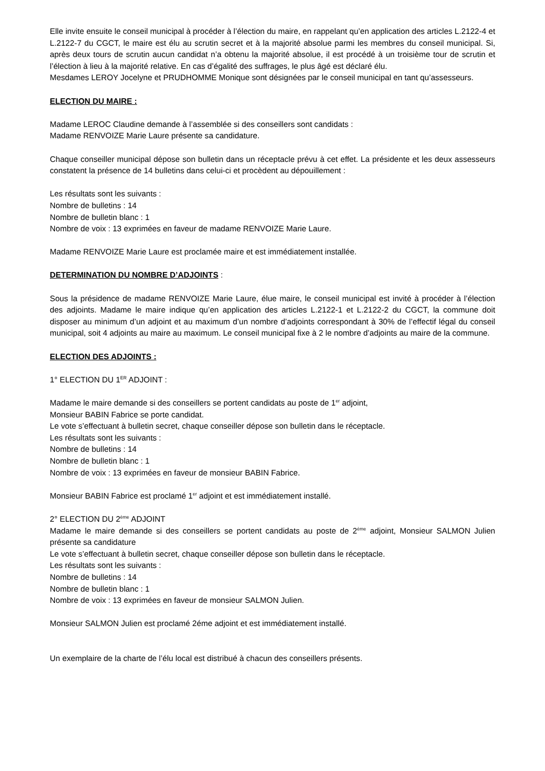Elle invite ensuite le conseil municipal à procéder à l’élection du maire, en rappelant qu’en application des articles L.2122-4 et L.2122-7 du CGCT, le maire est élu au scrutin secret et à la majorité absolue parmi les membres du conseil municipal. Si, après deux tours de scrutin aucun candidat n’a obtenu la majorité absolue, il est procédé à un troisième tour de scrutin et l’élection à lieu à la majorité relative. En cas d’égalité des suffrages, le plus âgé est déclaré élu.
Mesdames LEROY Jocelyne et PRUDHOMME Monique sont désignées par le conseil municipal en tant qu’assesseurs.
ELECTION DU MAIRE :
Madame LEROC Claudine demande à l’assemblée si des conseillers sont candidats :
Madame RENVOIZE Marie Laure présente sa candidature.
Chaque conseiller municipal dépose son bulletin dans un réceptacle prévu à cet effet. La présidente et les deux assesseurs constatent la présence de 14 bulletins dans celui-ci et procèdent au dépouillement :
Les résultats sont les suivants :
Nombre de bulletins : 14
Nombre de bulletin blanc : 1
Nombre de voix : 13 exprimées en faveur de madame RENVOIZE Marie Laure.
Madame RENVOIZE Marie Laure est proclamée maire et est immédiatement installée.
DETERMINATION DU NOMBRE D’ADJOINTS :
Sous la présidence de madame RENVOIZE Marie Laure, élue maire, le conseil municipal est invité à procéder à l’élection des adjoints. Madame le maire indique qu’en application des articles L.2122-1 et L.2122-2 du CGCT, la commune doit disposer au minimum d’un adjoint et au maximum d’un nombre d’adjoints correspondant à 30% de l’effectif légal du conseil municipal, soit 4 adjoints au maire au maximum. Le conseil municipal fixe à 2 le nombre d’adjoints au maire de la commune.
ELECTION DES ADJOINTS :
1° ELECTION DU 1<sup>ER</sup> ADJOINT :
Madame le maire demande si des conseillers se portent candidats au poste de 1<sup>er</sup> adjoint,
Monsieur BABIN Fabrice se porte candidat.
Le vote s’effectuant à bulletin secret, chaque conseiller dépose son bulletin dans le réceptacle.
Les résultats sont les suivants :
Nombre de bulletins : 14
Nombre de bulletin blanc : 1
Nombre de voix : 13 exprimées en faveur de monsieur BABIN Fabrice.
Monsieur BABIN Fabrice est proclamé 1<sup>er</sup> adjoint et est immédiatement installé.
2° ELECTION DU 2<sup>ème</sup> ADJOINT
Madame le maire demande si des conseillers se portent candidats au poste de 2<sup>ème</sup> adjoint, Monsieur SALMON Julien présente sa candidature
Le vote s’effectuant à bulletin secret, chaque conseiller dépose son bulletin dans le réceptacle.
Les résultats sont les suivants :
Nombre de bulletins : 14
Nombre de bulletin blanc : 1
Nombre de voix : 13 exprimées en faveur de monsieur SALMON Julien.
Monsieur SALMON Julien est proclamé 2éme adjoint et est immédiatement installé.
Un exemplaire de la charte de l’élu local est distribué à chacun des conseillers présents.